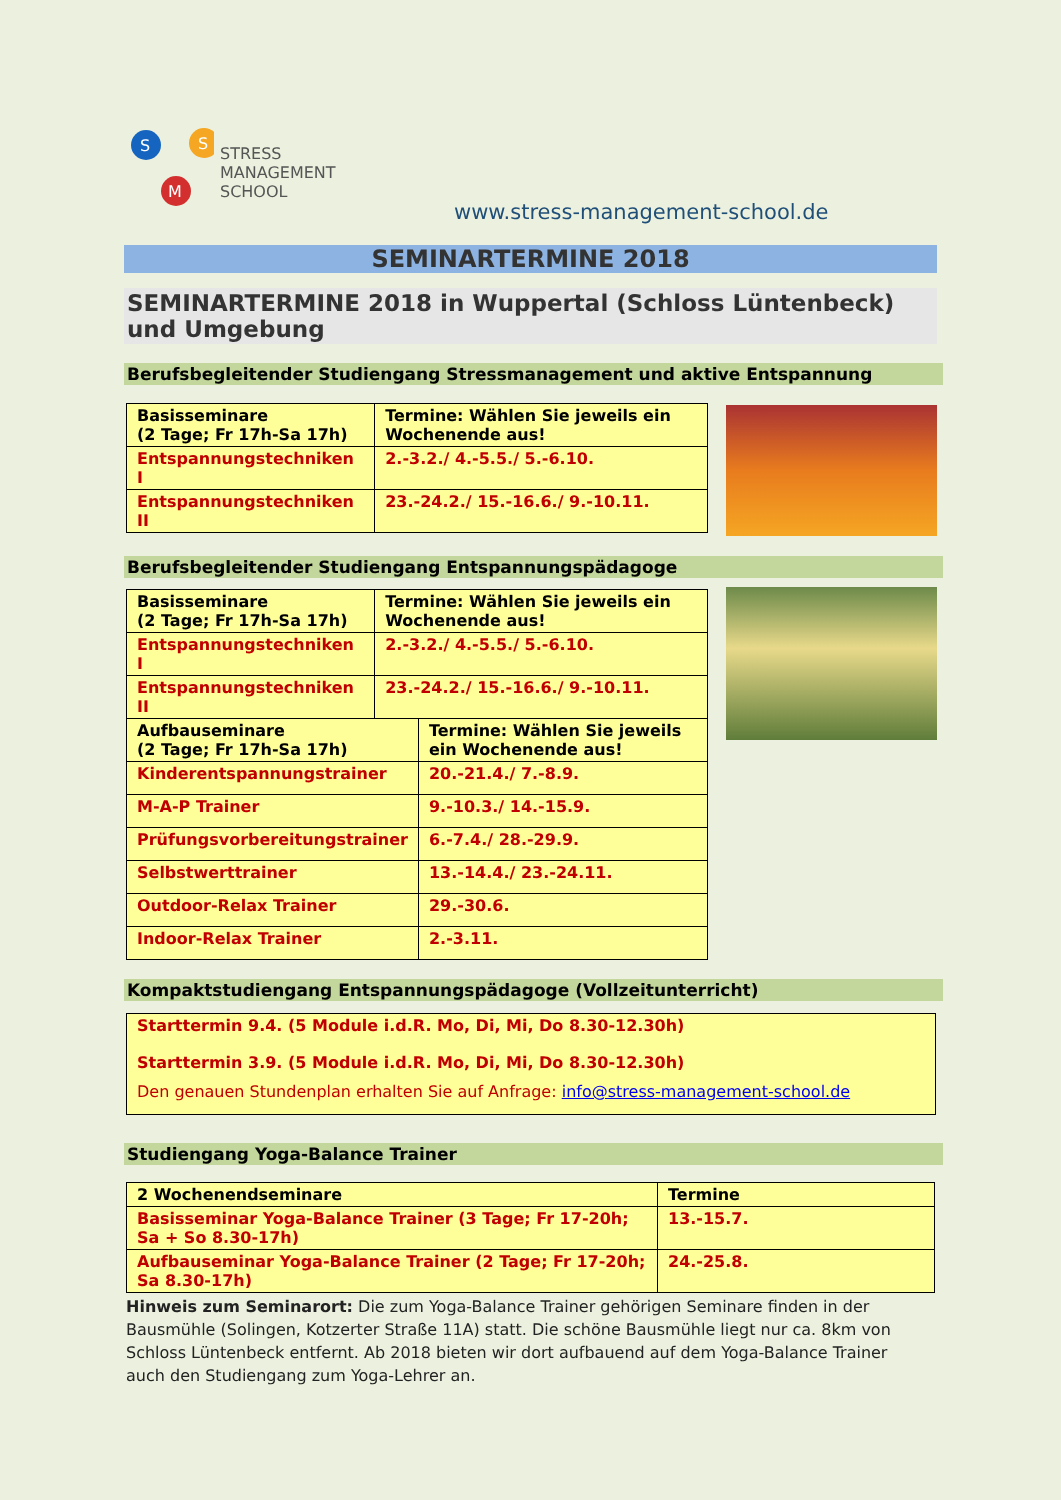S
S
M
STRESS
MANAGEMENT
SCHOOL
www.stress-management-school.de
SEMINARTERMINE 2018
SEMINARTERMINE 2018 in Wuppertal (Schloss Lüntenbeck) und Umgebung
Berufsbegleitender Studiengang Stressmanagement und aktive Entspannung
| Basisseminare (2 Tage; Fr 17h-Sa 17h) | Termine: Wählen Sie jeweils ein Wochenende aus! |
| Entspannungstechniken I | 2.-3.2./ 4.-5.5./ 5.-6.10. |
| Entspannungstechniken II | 23.-24.2./ 15.-16.6./ 9.-10.11. |
Berufsbegleitender Studiengang Entspannungspädagoge
| Basisseminare (2 Tage; Fr 17h-Sa 17h) | Termine: Wählen Sie jeweils ein Wochenende aus! |
| Entspannungstechniken I | 2.-3.2./ 4.-5.5./ 5.-6.10. |
| Entspannungstechniken II | 23.-24.2./ 15.-16.6./ 9.-10.11. |
| Aufbauseminare (2 Tage; Fr 17h-Sa 17h) | Termine: Wählen Sie jeweils ein Wochenende aus! |
| Kinderentspannungstrainer | 20.-21.4./ 7.-8.9. |
| M-A-P Trainer | 9.-10.3./ 14.-15.9. |
| Prüfungsvorbereitungstrainer | 6.-7.4./ 28.-29.9. |
| Selbstwerttrainer | 13.-14.4./ 23.-24.11. |
| Outdoor-Relax Trainer | 29.-30.6. |
| Indoor-Relax Trainer | 2.-3.11. |
Kompaktstudiengang Entspannungspädagoge (Vollzeitunterricht)
Starttermin 9.4. (5 Module i.d.R. Mo, Di, Mi, Do 8.30-12.30h)
Starttermin 3.9. (5 Module i.d.R. Mo, Di, Mi, Do 8.30-12.30h)
Den genauen Stundenplan erhalten Sie auf Anfrage: info@stress-management-school.de
Studiengang Yoga-Balance Trainer
| 2 Wochenendseminare | Termine |
| Basisseminar Yoga-Balance Trainer (3 Tage; Fr 17-20h; Sa + So 8.30-17h) | 13.-15.7. |
| Aufbauseminar Yoga-Balance Trainer (2 Tage; Fr 17-20h; Sa 8.30-17h) | 24.-25.8. |
Hinweis zum Seminarort: Die zum Yoga-Balance Trainer gehörigen Seminare finden in der Bausmühle (Solingen, Kotzerter Straße 11A) statt. Die schöne Bausmühle liegt nur ca. 8km von Schloss Lüntenbeck entfernt. Ab 2018 bieten wir dort aufbauend auf dem Yoga-Balance Trainer auch den Studiengang zum Yoga-Lehrer an.